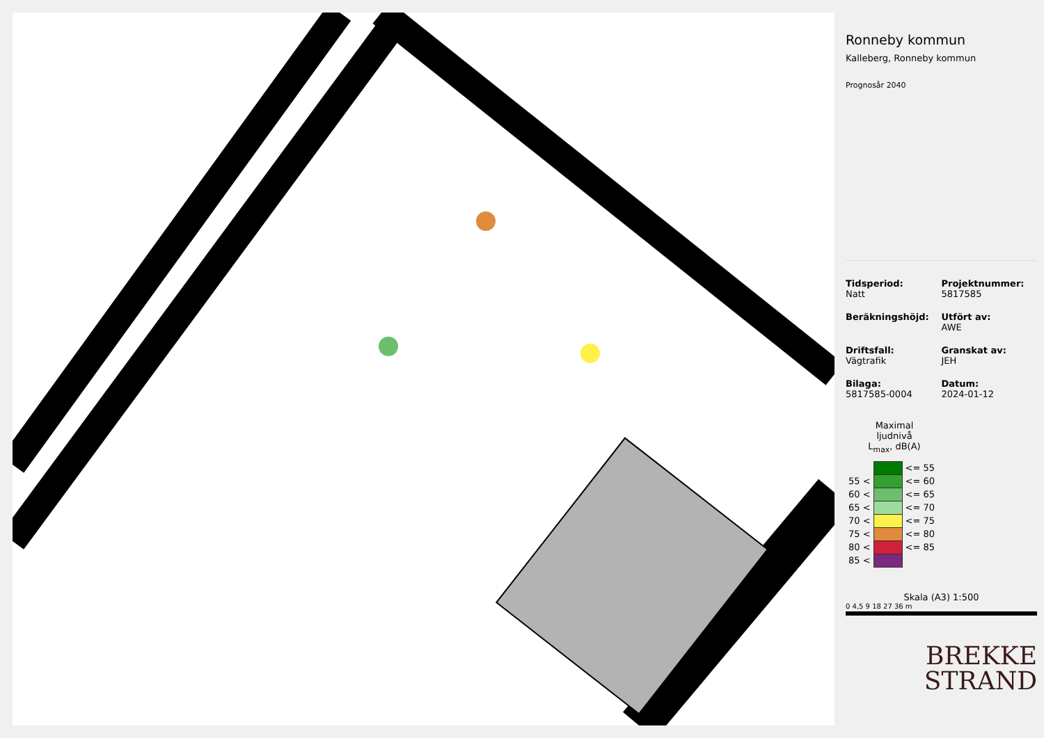Ronneby kommun
Kalleberg, Ronneby kommun
Prognosår 2040
Tidsperiod:
Natt
Projektnummer:
5817585
Beräkningshöjd:
Utfört av:
AWE
Driftsfall:
Vägtrafik
Granskat av:
JEH
Bilaga:
5817585-0004
Datum:
2024-01-12
Maximal ljudnivå L<sub>max</sub>, dB(A)
| | | <= 55 |
| 55 < | | <= 60 |
| 60 < | | <= 65 |
| 65 < | | <= 70 |
| 70 < | | <= 75 |
| 75 < | | <= 80 |
| 80 < | | <= 85 |
| 85 < | | |
Skala (A3) 1:500
0 4,5 9 18 27 36 m
BREKKE
STRAND